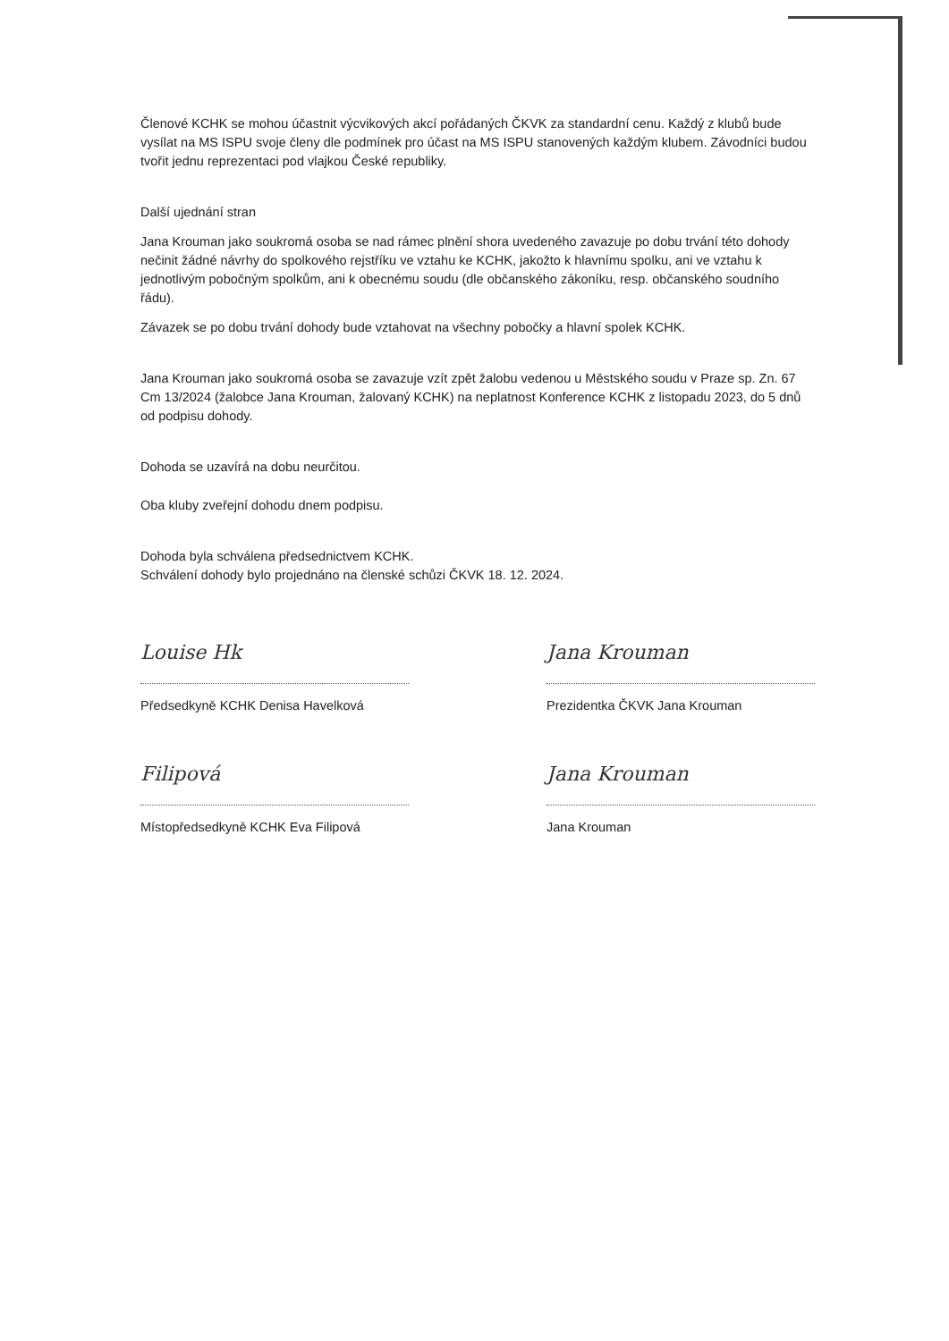Členové KCHK se mohou účastnit výcvikových akcí pořádaných ČKVK za standardní cenu. Každý z klubů bude vysílat na MS ISPU svoje členy dle podmínek pro účast na MS ISPU stanovených každým klubem. Závodníci budou tvořit jednu reprezentaci pod vlajkou České republiky.
Další ujednání stran
Jana Krouman jako soukromá osoba se nad rámec plnění shora uvedeného zavazuje po dobu trvání této dohody nečinit žádné návrhy do spolkového rejstříku ve vztahu ke KCHK, jakožto k hlavnímu spolku, ani ve vztahu k jednotlivým pobočným spolkům, ani k obecnému soudu (dle občanského zákoníku, resp. občanského soudního řádu).
Závazek se po dobu trvání dohody bude vztahovat na všechny pobočky a hlavní spolek KCHK.
Jana Krouman jako soukromá osoba se zavazuje vzít zpět žalobu vedenou u Městského soudu v Praze sp. Zn. 67 Cm 13/2024 (žalobce Jana Krouman, žalovaný KCHK) na neplatnost Konference KCHK z listopadu 2023, do 5 dnů od podpisu dohody.
Dohoda se uzavírá na dobu neurčitou.
Oba kluby zveřejní dohodu dnem podpisu.
Dohoda byla schválena předsednictvem KCHK.
Schválení dohody bylo projednáno na členské schůzi ČKVK 18. 12. 2024.
Louise Hk
Předsedkyně KCHK Denisa Havelková
Filipová
Místopředsedkyně KCHK Eva Filipová
Jana Krouman
Prezidentka ČKVK Jana Krouman
Jana Krouman
Jana Krouman